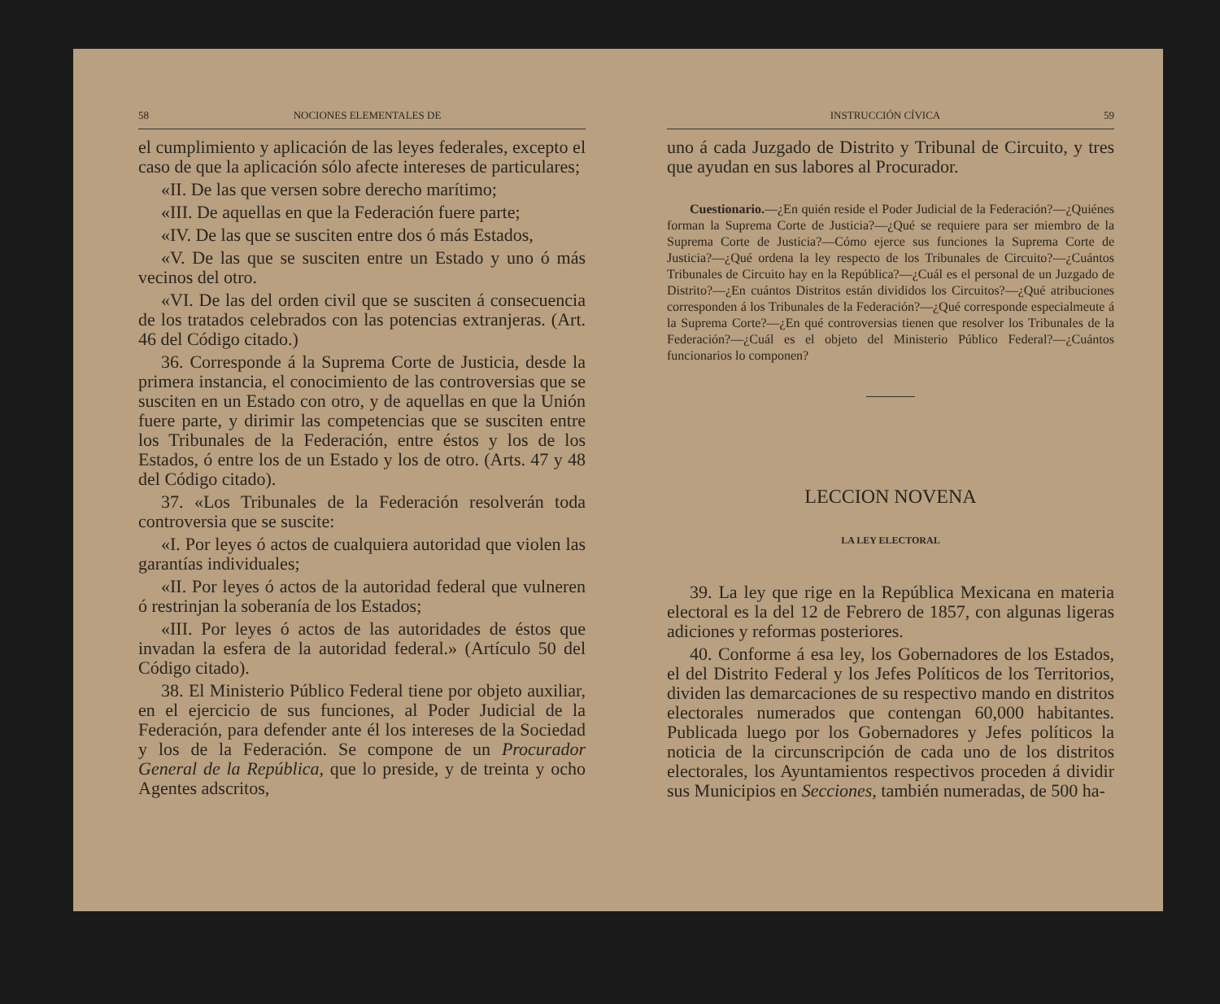58 NOCIONES ELEMENTALES DE
el cumplimiento y aplicación de las leyes federales, excepto el caso de que la aplicación sólo afecte intereses de particulares;
«II. De las que versen sobre derecho marítimo;
«III. De aquellas en que la Federación fuere parte;
«IV. De las que se susciten entre dos ó más Estados,
«V. De las que se susciten entre un Estado y uno ó más vecinos del otro.
«VI. De las del orden civil que se susciten á consecuencia de los tratados celebrados con las potencias extranjeras. (Art. 46 del Código citado.)
36. Corresponde á la Suprema Corte de Justicia, desde la primera instancia, el conocimiento de las controversias que se susciten en un Estado con otro, y de aquellas en que la Unión fuere parte, y dirimir las competencias que se susciten entre los Tribunales de la Federación, entre éstos y los de los Estados, ó entre los de un Estado y los de otro. (Arts. 47 y 48 del Código citado).
37. «Los Tribunales de la Federación resolverán toda controversia que se suscite:
«I. Por leyes ó actos de cualquiera autoridad que violen las garantías individuales;
«II. Por leyes ó actos de la autoridad federal que vulneren ó restrinjan la soberanía de los Estados;
«III. Por leyes ó actos de las autoridades de éstos que invadan la esfera de la autoridad federal.» (Artículo 50 del Código citado).
38. El Ministerio Público Federal tiene por objeto auxiliar, en el ejercicio de sus funciones, al Poder Judicial de la Federación, para defender ante él los intereses de la Sociedad y los de la Federación. Se compone de un Procurador General de la República, que lo preside, y de treinta y ocho Agentes adscritos,
INSTRUCCIÓN CÍVICA 59
uno á cada Juzgado de Distrito y Tribunal de Circuito, y tres que ayudan en sus labores al Procurador.
Cuestionario.—¿En quién reside el Poder Judicial de la Federación?—¿Quiénes forman la Suprema Corte de Justicia?—¿Qué se requiere para ser miembro de la Suprema Corte de Justicia?—Cómo ejerce sus funciones la Suprema Corte de Justicia?—¿Qué ordena la ley respecto de los Tribunales de Circuito?—¿Cuántos Tribunales de Circuito hay en la República?—¿Cuál es el personal de un Juzgado de Distrito?—¿En cuántos Distritos están divididos los Circuitos?—¿Qué atribuciones corresponden á los Tribunales de la Federación?—¿Qué corresponde especialmeute á la Suprema Corte?—¿En qué controversias tienen que resolver los Tribunales de la Federación?—¿Cuál es el objeto del Ministerio Público Federal?—¿Cuántos funcionarios lo componen?
LECCION NOVENA
LA LEY ELECTORAL
39. La ley que rige en la República Mexicana en materia electoral es la del 12 de Febrero de 1857, con algunas ligeras adiciones y reformas posteriores.
40. Conforme á esa ley, los Gobernadores de los Estados, el del Distrito Federal y los Jefes Políticos de los Territorios, dividen las demarcaciones de su respectivo mando en distritos electorales numerados que contengan 60,000 habitantes. Publicada luego por los Gobernadores y Jefes políticos la noticia de la circunscripción de cada uno de los distritos electorales, los Ayuntamientos respectivos proceden á dividir sus Municipios en Secciones, también numeradas, de 500 ha-